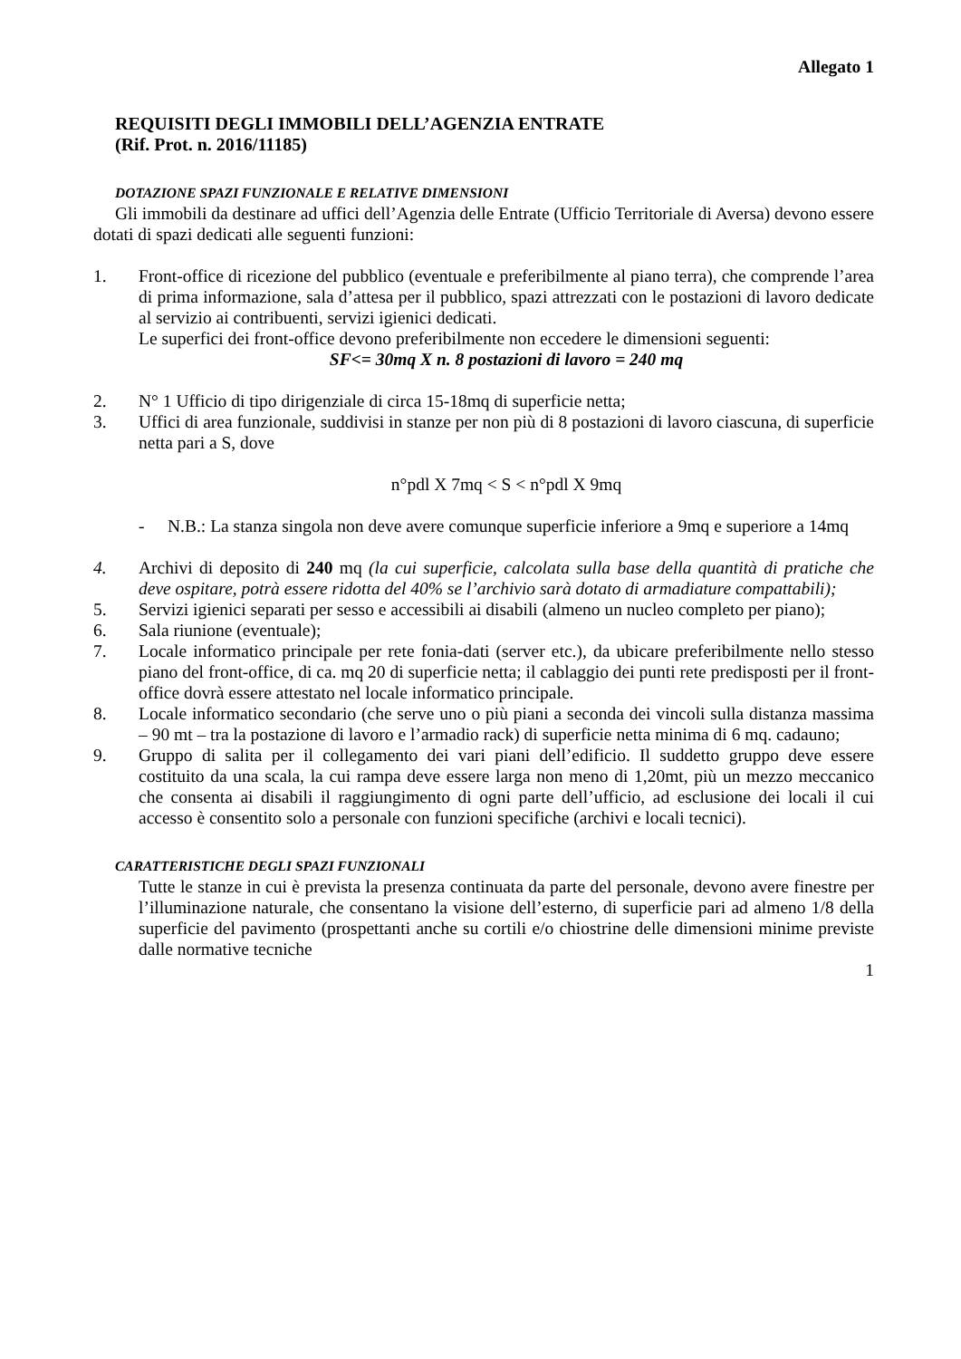Allegato 1
REQUISITI DEGLI IMMOBILI DELL’AGENZIA ENTRATE
(Rif. Prot. n. 2016/11185)
DOTAZIONE SPAZI FUNZIONALE E RELATIVE DIMENSIONI
Gli immobili da destinare ad uffici dell’Agenzia delle Entrate (Ufficio Territoriale di Aversa) devono essere dotati di spazi dedicati alle seguenti funzioni:
1. Front-office di ricezione del pubblico (eventuale e preferibilmente al piano terra), che comprende l’area di prima informazione, sala d’attesa per il pubblico, spazi attrezzati con le postazioni di lavoro dedicate al servizio ai contribuenti, servizi igienici dedicati.
Le superfici dei front-office devono preferibilmente non eccedere le dimensioni seguenti:
SF<= 30mq X n. 8 postazioni di lavoro = 240 mq
2. N° 1 Ufficio di tipo dirigenziale di circa 15-18mq di superficie netta;
3. Uffici di area funzionale, suddivisi in stanze per non più di 8 postazioni di lavoro ciascuna, di superficie netta pari a S, dove
n°pdl X 7mq < S < n°pdl X 9mq
- N.B.: La stanza singola non deve avere comunque superficie inferiore a 9mq e superiore a 14mq
4. Archivi di deposito di 240 mq (la cui superficie, calcolata sulla base della quantità di pratiche che deve ospitare, potrà essere ridotta del 40% se l’archivio sarà dotato di armadiature compattabili);
5. Servizi igienici separati per sesso e accessibili ai disabili (almeno un nucleo completo per piano);
6. Sala riunione (eventuale);
7. Locale informatico principale per rete fonia-dati (server etc.), da ubicare preferibilmente nello stesso piano del front-office, di ca. mq 20 di superficie netta; il cablaggio dei punti rete predisposti per il front-office dovrà essere attestato nel locale informatico principale.
8. Locale informatico secondario (che serve uno o più piani a seconda dei vincoli sulla distanza massima – 90 mt – tra la postazione di lavoro e l’armadio rack) di superficie netta minima di 6 mq. cadauno;
9. Gruppo di salita per il collegamento dei vari piani dell’edificio. Il suddetto gruppo deve essere costituito da una scala, la cui rampa deve essere larga non meno di 1,20mt, più un mezzo meccanico che consenta ai disabili il raggiungimento di ogni parte dell’ufficio, ad esclusione dei locali il cui accesso è consentito solo a personale con funzioni specifiche (archivi e locali tecnici).
CARATTERISTICHE DEGLI SPAZI FUNZIONALI
Tutte le stanze in cui è prevista la presenza continuata da parte del personale, devono avere finestre per l’illuminazione naturale, che consentano la visione dell’esterno, di superficie pari ad almeno 1/8 della superficie del pavimento (prospettanti anche su cortili e/o chiostrine delle dimensioni minime previste dalle normative tecniche
1